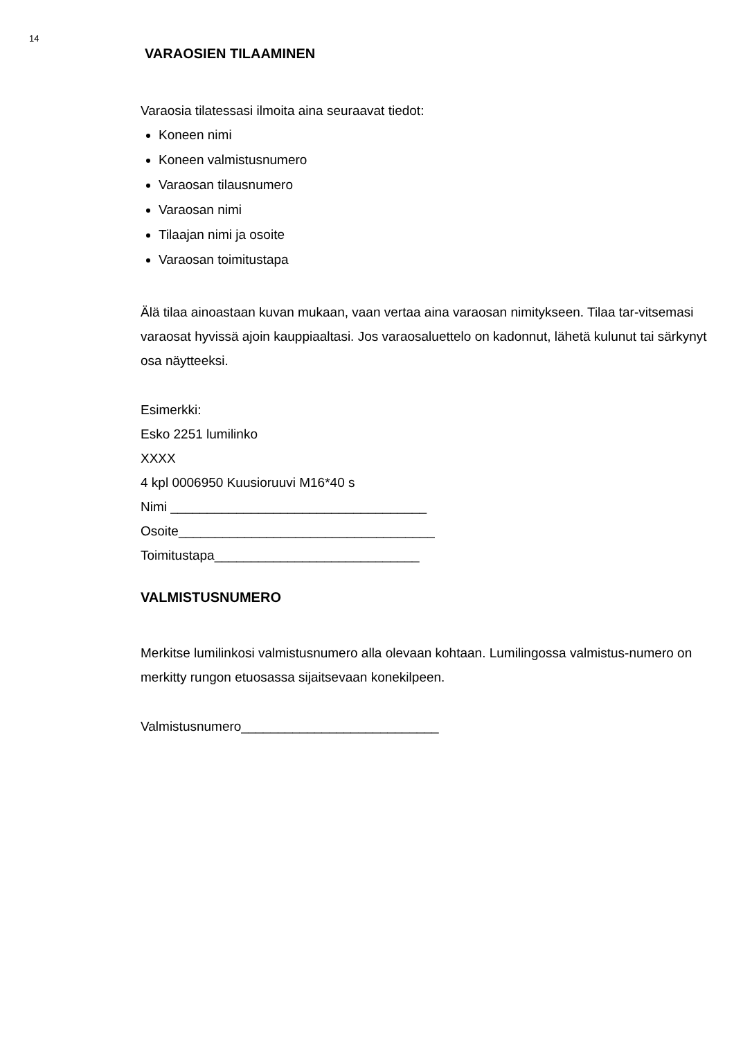14
VARAOSIEN TILAAMINEN
Varaosia tilatessasi ilmoita aina seuraavat tiedot:
Koneen nimi
Koneen valmistusnumero
Varaosan tilausnumero
Varaosan nimi
Tilaajan nimi ja osoite
Varaosan toimitustapa
Älä tilaa ainoastaan kuvan mukaan, vaan vertaa aina varaosan nimitykseen. Tilaa tar-vitsemasi varaosat hyvissä ajoin kauppiaaltasi. Jos varaosaluettelo on kadonnut, lähetä kulunut tai särkynyt osa näytteeksi.
Esimerkki:
Esko 2251 lumilinko
XXXX
4 kpl 0006950 Kuusioruuvi M16*40 s
Nimi ___________________________________
Osoite___________________________________
Toimitustapa____________________________
VALMISTUSNUMERO
Merkitse lumilinkosi valmistusnumero alla olevaan kohtaan. Lumilingossa valmistus-numero on merkitty rungon etuosassa sijaitsevaan konekilpeen.
Valmistusnumero___________________________